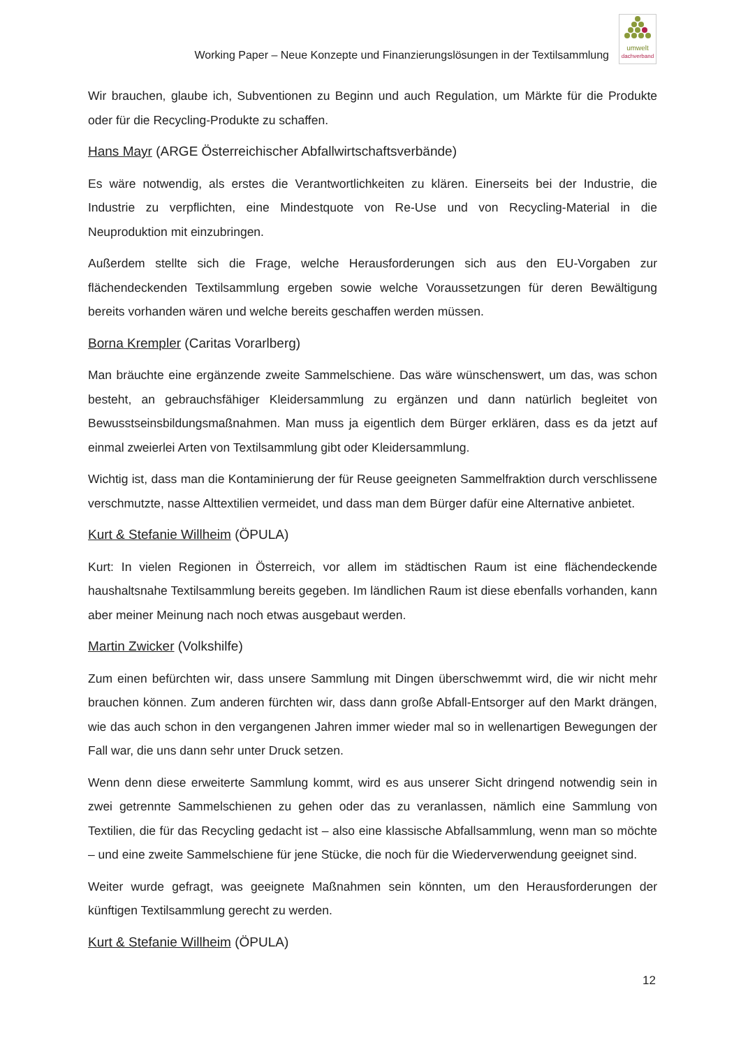Working Paper – Neue Konzepte und Finanzierungslösungen in der Textilsammlung
umwelt
dachverband
Wir brauchen, glaube ich, Subventionen zu Beginn und auch Regulation, um Märkte für die Produkte oder für die Recycling-Produkte zu schaffen.
Hans Mayr (ARGE Österreichischer Abfallwirtschaftsverbände)
Es wäre notwendig, als erstes die Verantwortlichkeiten zu klären. Einerseits bei der Industrie, die Industrie zu verpflichten, eine Mindestquote von Re-Use und von Recycling-Material in die Neuproduktion mit einzubringen.
Außerdem stellte sich die Frage, welche Herausforderungen sich aus den EU-Vorgaben zur flächendeckenden Textilsammlung ergeben sowie welche Voraussetzungen für deren Bewältigung bereits vorhanden wären und welche bereits geschaffen werden müssen.
Borna Krempler (Caritas Vorarlberg)
Man bräuchte eine ergänzende zweite Sammelschiene. Das wäre wünschenswert, um das, was schon besteht, an gebrauchsfähiger Kleidersammlung zu ergänzen und dann natürlich begleitet von Bewusstseinsbildungsmaßnahmen. Man muss ja eigentlich dem Bürger erklären, dass es da jetzt auf einmal zweierlei Arten von Textilsammlung gibt oder Kleidersammlung.
Wichtig ist, dass man die Kontaminierung der für Reuse geeigneten Sammelfraktion durch verschlissene verschmutzte, nasse Alttextilien vermeidet, und dass man dem Bürger dafür eine Alternative anbietet.
Kurt & Stefanie Willheim (ÖPULA)
Kurt: In vielen Regionen in Österreich, vor allem im städtischen Raum ist eine flächendeckende haushaltsnahe Textilsammlung bereits gegeben. Im ländlichen Raum ist diese ebenfalls vorhanden, kann aber meiner Meinung nach noch etwas ausgebaut werden.
Martin Zwicker (Volkshilfe)
Zum einen befürchten wir, dass unsere Sammlung mit Dingen überschwemmt wird, die wir nicht mehr brauchen können. Zum anderen fürchten wir, dass dann große Abfall-Entsorger auf den Markt drängen, wie das auch schon in den vergangenen Jahren immer wieder mal so in wellenartigen Bewegungen der Fall war, die uns dann sehr unter Druck setzen.
Wenn denn diese erweiterte Sammlung kommt, wird es aus unserer Sicht dringend notwendig sein in zwei getrennte Sammelschienen zu gehen oder das zu veranlassen, nämlich eine Sammlung von Textilien, die für das Recycling gedacht ist – also eine klassische Abfallsammlung, wenn man so möchte – und eine zweite Sammelschiene für jene Stücke, die noch für die Wiederverwendung geeignet sind.
Weiter wurde gefragt, was geeignete Maßnahmen sein könnten, um den Herausforderungen der künftigen Textilsammlung gerecht zu werden.
Kurt & Stefanie Willheim (ÖPULA)
12